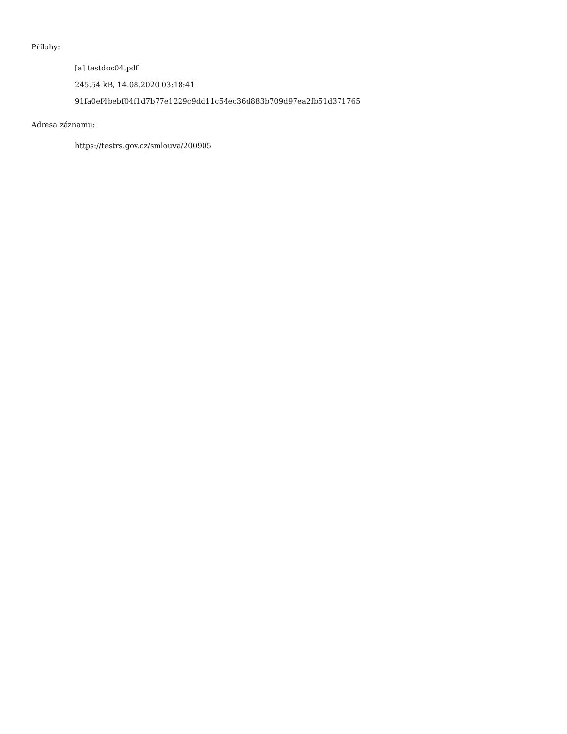Přílohy:
[a] testdoc04.pdf
245.54 kB, 14.08.2020 03:18:41
91fa0ef4bebf04f1d7b77e1229c9dd11c54ec36d883b709d97ea2fb51d371765
Adresa záznamu:
https://testrs.gov.cz/smlouva/200905